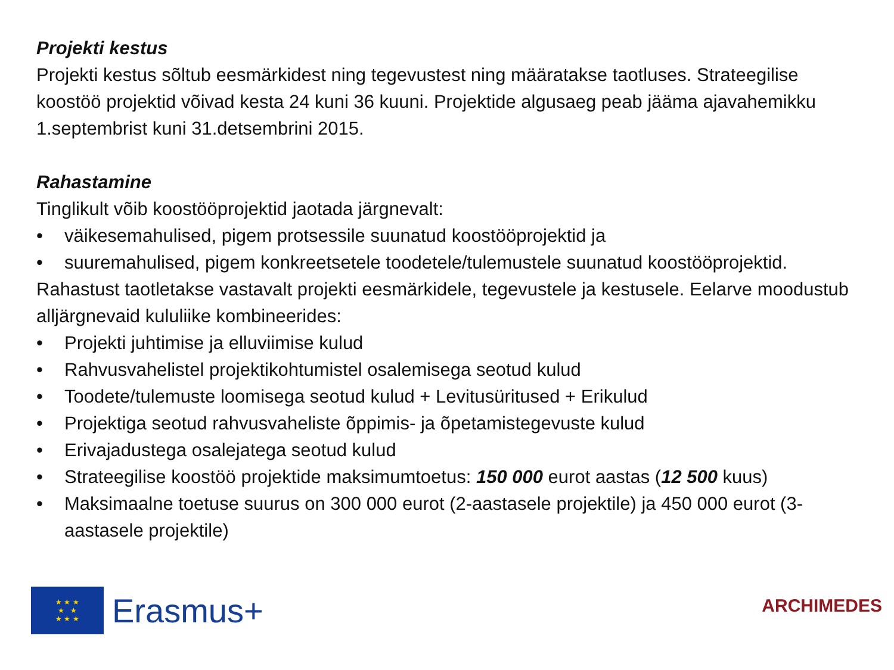Projekti kestus
Projekti kestus sõltub eesmärkidest ning tegevustest ning määratakse taotluses. Strateegilise koostöö projektid võivad kesta 24 kuni 36 kuuni. Projektide algusaeg peab jääma ajavahemikku 1.septembrist kuni 31.detsembrini 2015.
Rahastamine
Tinglikult võib koostööprojektid jaotada järgnevalt:
• väikesemahulised, pigem protsessile suunatud koostööprojektid ja
• suuremahulised, pigem konkreetsetele toodetele/tulemustele suunatud koostööprojektid.
Rahastust taotletakse vastavalt projekti eesmärkidele, tegevustele ja kestusele. Eelarve moodustub alljärgnevaid kululiike kombineerides:
• Projekti juhtimise ja elluviimise kulud
• Rahvusvahelistel projektikohtumistel osalemisega seotud kulud
• Toodete/tulemuste loomisega seotud kulud + Levitusüritused + Erikulud
• Projektiga seotud rahvusvaheliste õppimis- ja õpetamistegevuste kulud
• Erivajadustega osalejatega seotud kulud
• Strateegilise koostöö projektide maksimumtoetus: 150 000 eurot aastas (12 500 kuus)
• Maksimaalne toetuse suurus on 300 000 eurot (2-aastasele projektile) ja 450 000 eurot (3-aastasele projektile)
★ ★ ★
★ ★
★ ★ ★
Erasmus+
ARCHIMEDES